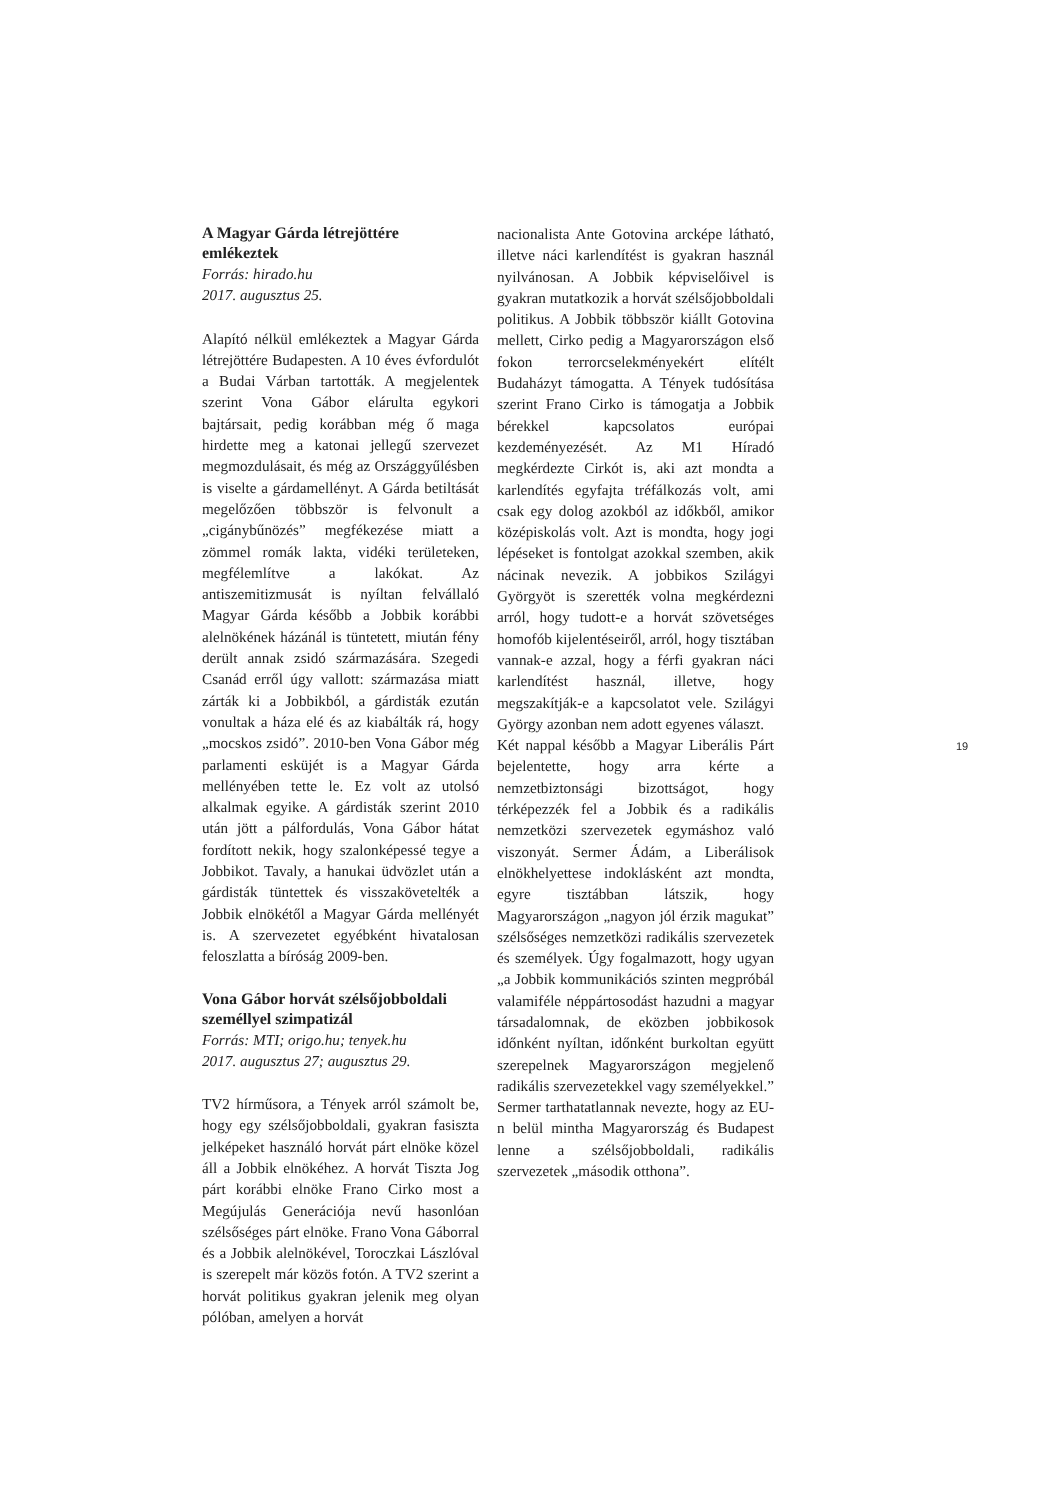A Magyar Gárda létrejöttére emlékeztek
Forrás: hirado.hu
2017. augusztus 25.
Alapító nélkül emlékeztek a Magyar Gárda létrejöttére Budapesten. A 10 éves évfordulót a Budai Várban tartották. A megjelentek szerint Vona Gábor elárulta egykori bajtársait, pedig korábban még ő maga hirdette meg a katonai jellegű szervezet megmozdulásait, és még az Országgyűlésben is viselte a gárdamellényt. A Gárda betiltását megelőzően többször is felvonult a „cigánybűnözés” megfékezése miatt a zömmel romák lakta, vidéki területeken, megfélemlítve a lakókat. Az antiszemitizmusát is nyíltan felvállaló Magyar Gárda később a Jobbik korábbi alelnökének házánál is tüntetett, miután fény derült annak zsidó származására. Szegedi Csanád erről úgy vallott: származása miatt zárták ki a Jobbikból, a gárdisták ezután vonultak a háza elé és az kiabálták rá, hogy „mocskos zsidó”. 2010-ben Vona Gábor még parlamenti esküjét is a Magyar Gárda mellényében tette le. Ez volt az utolsó alkalmak egyike. A gárdisták szerint 2010 után jött a pálfordulás, Vona Gábor hátat fordított nekik, hogy szalonképessé tegye a Jobbikot. Tavaly, a hanukai üdvözlet után a gárdisták tüntettek és visszakövetelték a Jobbik elnökétől a Magyar Gárda mellényét is. A szervezetet egyébként hivatalosan feloszlatta a bíróság 2009-ben.
Vona Gábor horvát szélsőjobboldali személlyel szimpatizál
Forrás: MTI; origo.hu; tenyek.hu
2017. augusztus 27; augusztus 29.
TV2 hírműsora, a Tények arról számolt be, hogy egy szélsőjobboldali, gyakran fasiszta jelképeket használó horvát párt elnöke közel áll a Jobbik elnökéhez. A horvát Tiszta Jog párt korábbi elnöke Frano Cirko most a Megújulás Generációja nevű hasonlóan szélsőséges párt elnöke. Frano Vona Gáborral és a Jobbik alelnökével, Toroczkai Lászlóval is szerepelt már közös fotón. A TV2 szerint a horvát politikus gyakran jelenik meg olyan pólóban, amelyen a horvát
nacionalista Ante Gotovina arcképe látható, illetve náci karlendítést is gyakran használ nyilvánosan. A Jobbik képviselőivel is gyakran mutatkozik a horvát szélsőjobboldali politikus. A Jobbik többször kiállt Gotovina mellett, Cirko pedig a Magyarországon első fokon terrorcselekményekért elítélt Budaházyt támogatta. A Tények tudósítása szerint Frano Cirko is támogatja a Jobbik bérekkel kapcsolatos európai kezdeményezését. Az M1 Híradó megkérdezte Cirkót is, aki azt mondta a karlendítés egyfajta tréfálkozás volt, ami csak egy dolog azokból az időkből, amikor középiskolás volt. Azt is mondta, hogy jogi lépéseket is fontolgat azokkal szemben, akik nácinak nevezik. A jobbikos Szilágyi Györgyöt is szerették volna megkérdezni arról, hogy tudott-e a horvát szövetséges homofób kijelentéseiről, arról, hogy tisztában vannak-e azzal, hogy a férfi gyakran náci karlendítést használ, illetve, hogy megszakítják-e a kapcsolatot vele. Szilágyi György azonban nem adott egyenes választ.
Két nappal később a Magyar Liberális Párt bejelentette, hogy arra kérte a nemzetbiztonsági bizottságot, hogy térképezzék fel a Jobbik és a radikális nemzetközi szervezetek egymáshoz való viszonyát. Sermer Ádám, a Liberálisok elnökhelyettese indoklásként azt mondta, egyre tisztábban látszik, hogy Magyarországon „nagyon jól érzik magukat” szélsőséges nemzetközi radikális szervezetek és személyek. Úgy fogalmazott, hogy ugyan „a Jobbik kommunikációs szinten megpróbál valamiféle néppártosodást hazudni a magyar társadalomnak, de eközben jobbikosok időnként nyíltan, időnként burkoltan együtt szerepelnek Magyarországon megjelenő radikális szervezetekkel vagy személyekkel.” Sermer tarthatatlannak nevezte, hogy az EU-n belül mintha Magyarország és Budapest lenne a szélsőjobboldali, radikális szervezetek „második otthona”.
19